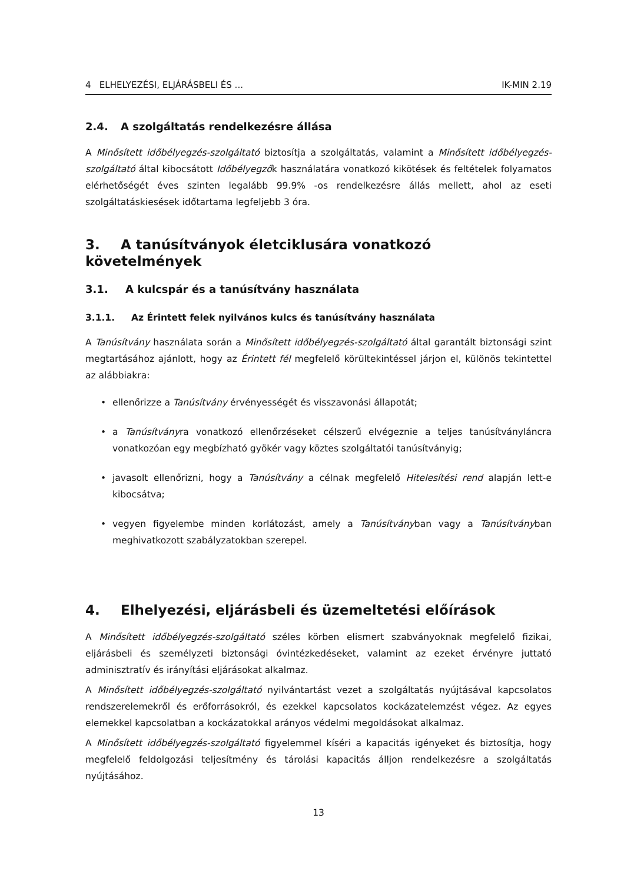4 ELHELYEZÉSI, ELJÁRÁSBELI ÉS ... IK-MIN 2.19
2.4. A szolgáltatás rendelkezésre állása
A Minősített időbélyegzés-szolgáltató biztosítja a szolgáltatás, valamint a Minősített időbélyegzés-szolgáltató által kibocsátott Időbélyegzők használatára vonatkozó kikötések és feltételek folyamatos elérhetőségét éves szinten legalább 99.9% -os rendelkezésre állás mellett, ahol az eseti szolgáltatáskiesések időtartama legfeljebb 3 óra.
3. A tanúsítványok életciklusára vonatkozó követelmények
3.1. A kulcspár és a tanúsítvány használata
3.1.1. Az Érintett felek nyilvános kulcs és tanúsítvány használata
A Tanúsítvány használata során a Minősített időbélyegzés-szolgáltató által garantált biztonsági szint megtartásához ajánlott, hogy az Érintett fél megfelelő körültekintéssel járjon el, különös tekintettel az alábbiakra:
• ellenőrizze a Tanúsítvány érvényességét és visszavonási állapotát;
• a Tanúsítványra vonatkozó ellenőrzéseket célszerű elvégeznie a teljes tanúsítványláncra vonatkozóan egy megbízható gyökér vagy köztes szolgáltatói tanúsítványig;
• javasolt ellenőrizni, hogy a Tanúsítvány a célnak megfelelő Hitelesítési rend alapján lett-e kibocsátva;
• vegyen figyelembe minden korlátozást, amely a Tanúsítványban vagy a Tanúsítványban meghivatkozott szabályzatokban szerepel.
4. Elhelyezési, eljárásbeli és üzemeltetési előírások
A Minősített időbélyegzés-szolgáltató széles körben elismert szabványoknak megfelelő fizikai, eljárásbeli és személyzeti biztonsági óvintézkedéseket, valamint az ezeket érvényre juttató adminisztratív és irányítási eljárásokat alkalmaz.
A Minősített időbélyegzés-szolgáltató nyilvántartást vezet a szolgáltatás nyújtásával kapcsolatos rendszerelemekről és erőforrásokról, és ezekkel kapcsolatos kockázatelemzést végez. Az egyes elemekkel kapcsolatban a kockázatokkal arányos védelmi megoldásokat alkalmaz.
A Minősített időbélyegzés-szolgáltató figyelemmel kíséri a kapacitás igényeket és biztosítja, hogy megfelelő feldolgozási teljesítmény és tárolási kapacitás álljon rendelkezésre a szolgáltatás nyújtásához.
13